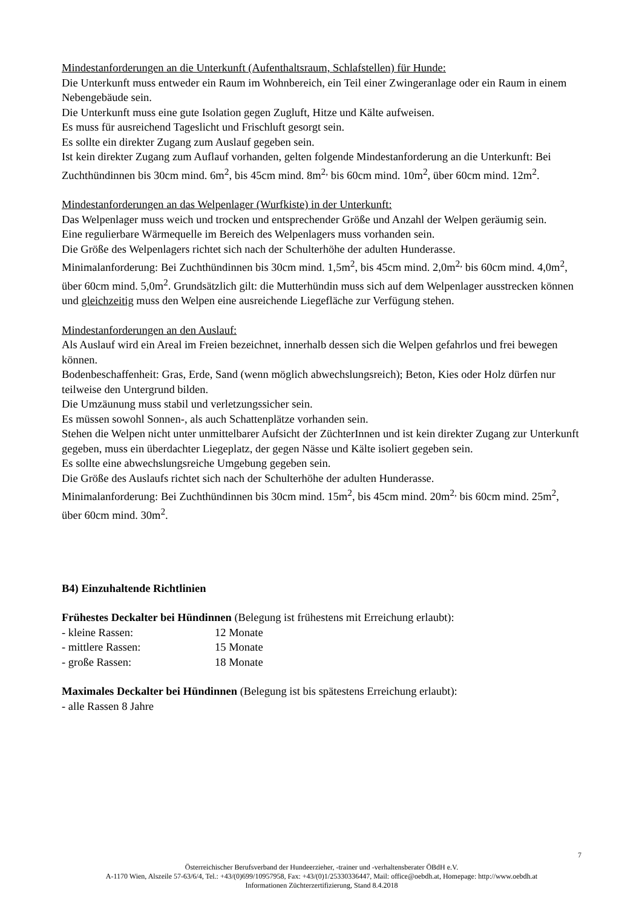Mindestanforderungen an die Unterkunft (Aufenthaltsraum, Schlafstellen) für Hunde:
Die Unterkunft muss entweder ein Raum im Wohnbereich, ein Teil einer Zwingeranlage oder ein Raum in einem Nebengebäude sein.
Die Unterkunft muss eine gute Isolation gegen Zugluft, Hitze und Kälte aufweisen.
Es muss für ausreichend Tageslicht und Frischluft gesorgt sein.
Es sollte ein direkter Zugang zum Auslauf gegeben sein.
Ist kein direkter Zugang zum Auflauf vorhanden, gelten folgende Mindestanforderung an die Unterkunft: Bei Zuchthündinnen bis 30cm mind. 6m<sup>2</sup>, bis 45cm mind. 8m<sup>2,</sup> bis 60cm mind. 10m<sup>2</sup>, über 60cm mind. 12m<sup>2</sup>.
Mindestanforderungen an das Welpenlager (Wurfkiste) in der Unterkunft:
Das Welpenlager muss weich und trocken und entsprechender Größe und Anzahl der Welpen geräumig sein.
Eine regulierbare Wärmequelle im Bereich des Welpenlagers muss vorhanden sein.
Die Größe des Welpenlagers richtet sich nach der Schulterhöhe der adulten Hunderasse.
Minimalanforderung: Bei Zuchthündinnen bis 30cm mind. 1,5m<sup>2</sup>, bis 45cm mind. 2,0m<sup>2,</sup> bis 60cm mind. 4,0m<sup>2</sup>, über 60cm mind. 5,0m<sup>2</sup>. Grundsätzlich gilt: die Mutterhündin muss sich auf dem Welpenlager ausstrecken können und gleichzeitig muss den Welpen eine ausreichende Liegefläche zur Verfügung stehen.
Mindestanforderungen an den Auslauf:
Als Auslauf wird ein Areal im Freien bezeichnet, innerhalb dessen sich die Welpen gefahrlos und frei bewegen können.
Bodenbeschaffenheit: Gras, Erde, Sand (wenn möglich abwechslungsreich); Beton, Kies oder Holz dürfen nur teilweise den Untergrund bilden.
Die Umzäunung muss stabil und verletzungssicher sein.
Es müssen sowohl Sonnen-, als auch Schattenplätze vorhanden sein.
Stehen die Welpen nicht unter unmittelbarer Aufsicht der ZüchterInnen und ist kein direkter Zugang zur Unterkunft gegeben, muss ein überdachter Liegeplatz, der gegen Nässe und Kälte isoliert gegeben sein.
Es sollte eine abwechslungsreiche Umgebung gegeben sein.
Die Größe des Auslaufs richtet sich nach der Schulterhöhe der adulten Hunderasse.
Minimalanforderung: Bei Zuchthündinnen bis 30cm mind. 15m<sup>2</sup>, bis 45cm mind. 20m<sup>2,</sup> bis 60cm mind. 25m<sup>2</sup>, über 60cm mind. 30m<sup>2</sup>.
B4) Einzuhaltende Richtlinien
Frühestes Deckalter bei Hündinnen (Belegung ist frühestens mit Erreichung erlaubt):
- kleine Rassen: 12 Monate
- mittlere Rassen: 15 Monate
- große Rassen: 18 Monate
Maximales Deckalter bei Hündinnen (Belegung ist bis spätestens Erreichung erlaubt):
- alle Rassen 8 Jahre
7
Österreichischer Berufsverband der Hundeerzieher, -trainer und -verhaltensberater ÖBdH e.V.
A-1170 Wien, Alszeile 57-63/6/4, Tel.: +43/(0)699/10957958, Fax: +43/(0)1/25330336447, Mail: office@oebdh.at, Homepage: http://www.oebdh.at
Informationen Züchterzertifizierung, Stand 8.4.2018